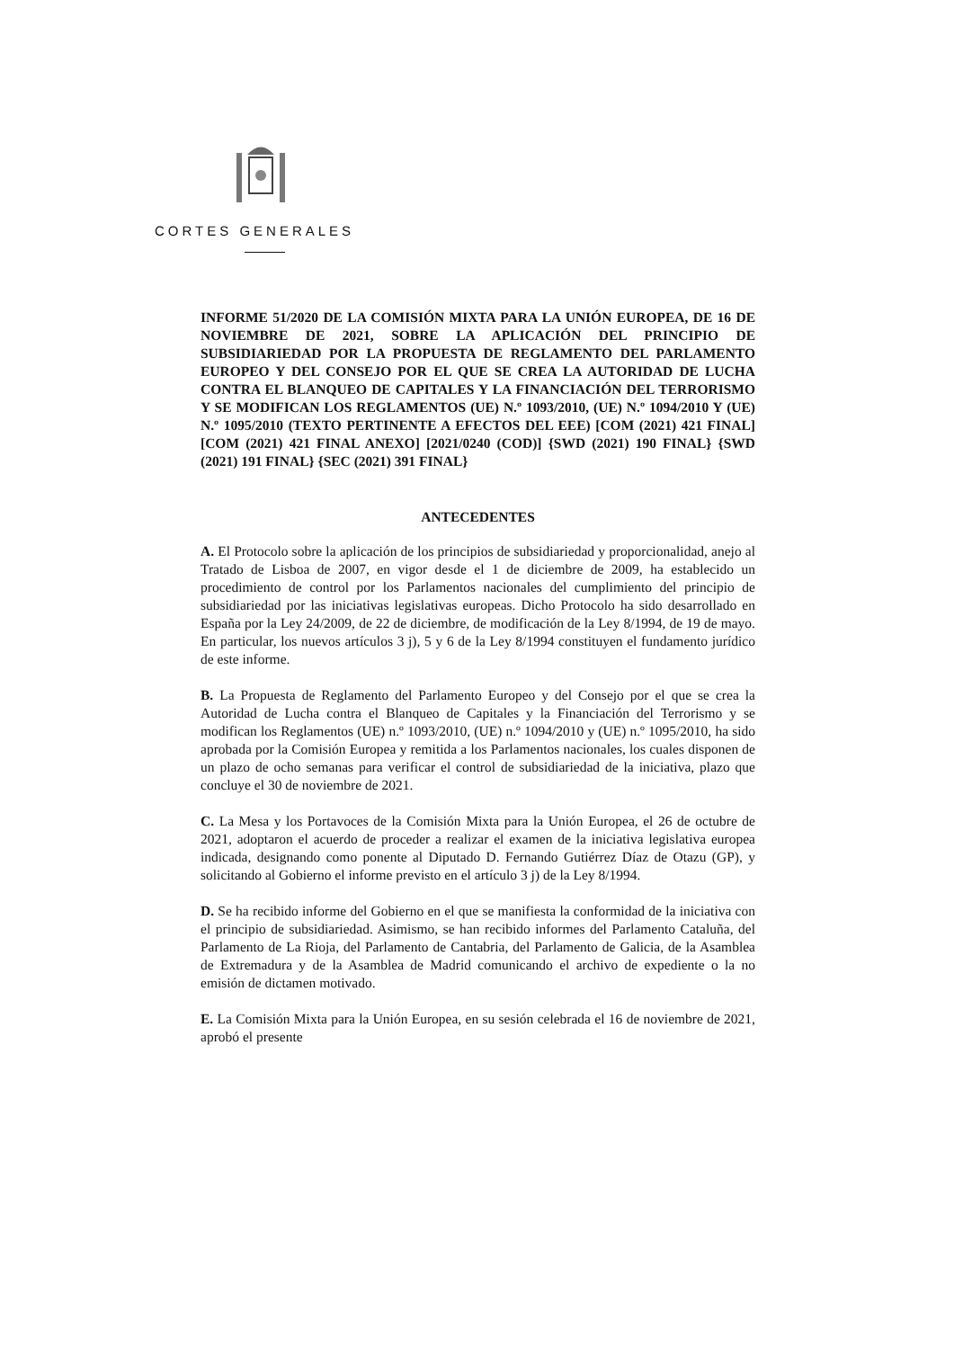CORTES GENERALES
INFORME 51/2020 DE LA COMISIÓN MIXTA PARA LA UNIÓN EUROPEA, DE 16 DE NOVIEMBRE DE 2021, SOBRE LA APLICACIÓN DEL PRINCIPIO DE SUBSIDIARIEDAD POR LA PROPUESTA DE REGLAMENTO DEL PARLAMENTO EUROPEO Y DEL CONSEJO POR EL QUE SE CREA LA AUTORIDAD DE LUCHA CONTRA EL BLANQUEO DE CAPITALES Y LA FINANCIACIÓN DEL TERRORISMO Y SE MODIFICAN LOS REGLAMENTOS (UE) N.º 1093/2010, (UE) N.º 1094/2010 Y (UE) N.º 1095/2010 (TEXTO PERTINENTE A EFECTOS DEL EEE) [COM (2021) 421 FINAL] [COM (2021) 421 FINAL ANEXO] [2021/0240 (COD)] {SWD (2021) 190 FINAL} {SWD (2021) 191 FINAL} {SEC (2021) 391 FINAL}
ANTECEDENTES
A. El Protocolo sobre la aplicación de los principios de subsidiariedad y proporcionalidad, anejo al Tratado de Lisboa de 2007, en vigor desde el 1 de diciembre de 2009, ha establecido un procedimiento de control por los Parlamentos nacionales del cumplimiento del principio de subsidiariedad por las iniciativas legislativas europeas. Dicho Protocolo ha sido desarrollado en España por la Ley 24/2009, de 22 de diciembre, de modificación de la Ley 8/1994, de 19 de mayo. En particular, los nuevos artículos 3 j), 5 y 6 de la Ley 8/1994 constituyen el fundamento jurídico de este informe.
B. La Propuesta de Reglamento del Parlamento Europeo y del Consejo por el que se crea la Autoridad de Lucha contra el Blanqueo de Capitales y la Financiación del Terrorismo y se modifican los Reglamentos (UE) n.º 1093/2010, (UE) n.º 1094/2010 y (UE) n.º 1095/2010, ha sido aprobada por la Comisión Europea y remitida a los Parlamentos nacionales, los cuales disponen de un plazo de ocho semanas para verificar el control de subsidiariedad de la iniciativa, plazo que concluye el 30 de noviembre de 2021.
C. La Mesa y los Portavoces de la Comisión Mixta para la Unión Europea, el 26 de octubre de 2021, adoptaron el acuerdo de proceder a realizar el examen de la iniciativa legislativa europea indicada, designando como ponente al Diputado D. Fernando Gutiérrez Díaz de Otazu (GP), y solicitando al Gobierno el informe previsto en el artículo 3 j) de la Ley 8/1994.
D. Se ha recibido informe del Gobierno en el que se manifiesta la conformidad de la iniciativa con el principio de subsidiariedad. Asimismo, se han recibido informes del Parlamento Cataluña, del Parlamento de La Rioja, del Parlamento de Cantabria, del Parlamento de Galicia, de la Asamblea de Extremadura y de la Asamblea de Madrid comunicando el archivo de expediente o la no emisión de dictamen motivado.
E. La Comisión Mixta para la Unión Europea, en su sesión celebrada el 16 de noviembre de 2021, aprobó el presente